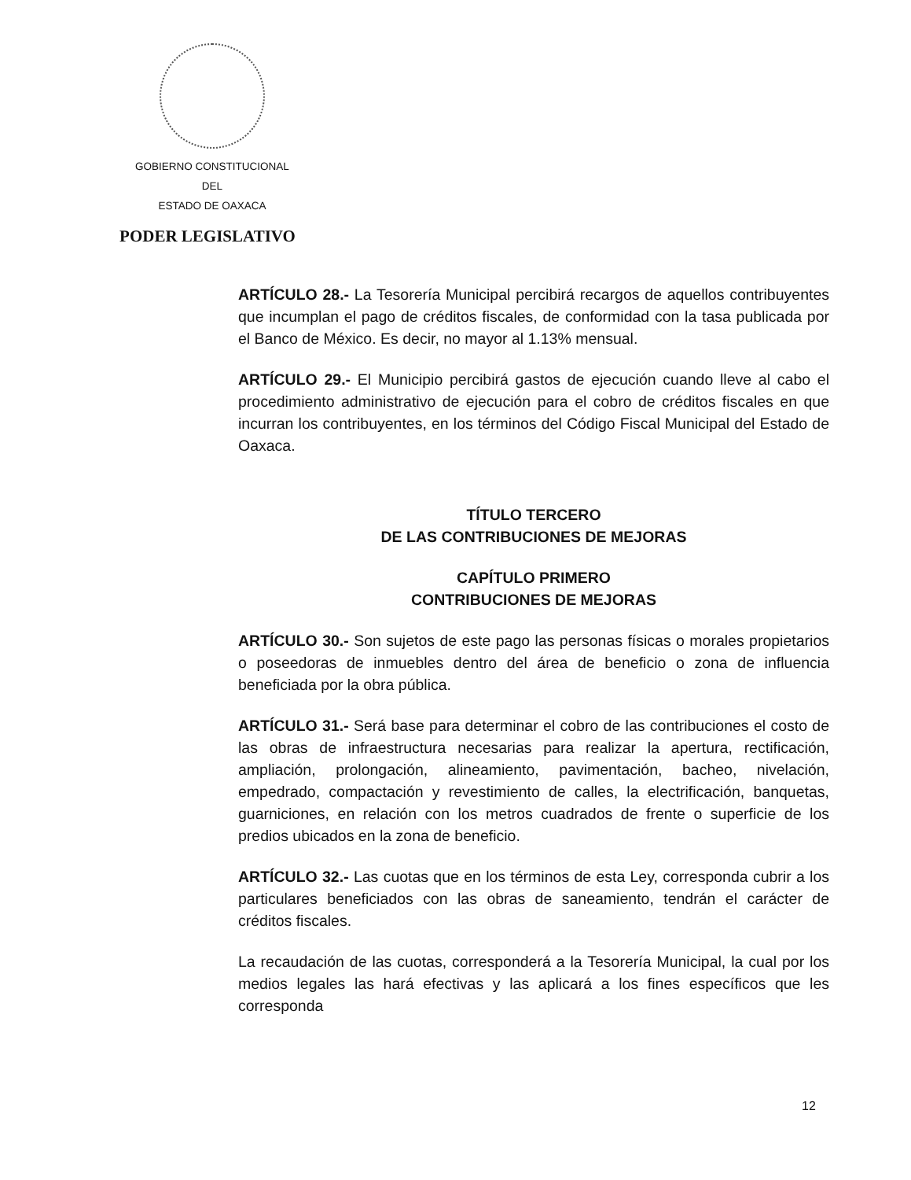GOBIERNO CONSTITUCIONAL
DEL
ESTADO DE OAXACA
PODER LEGISLATIVO
ARTÍCULO 28.- La Tesorería Municipal percibirá recargos de aquellos contribuyentes que incumplan el pago de créditos fiscales, de conformidad con la tasa publicada por el Banco de México. Es decir, no mayor al 1.13% mensual.
ARTÍCULO 29.- El Municipio percibirá gastos de ejecución cuando lleve al cabo el procedimiento administrativo de ejecución para el cobro de créditos fiscales en que incurran los contribuyentes, en los términos del Código Fiscal Municipal del Estado de Oaxaca.
TÍTULO TERCERO
DE LAS CONTRIBUCIONES DE MEJORAS
CAPÍTULO PRIMERO
CONTRIBUCIONES DE MEJORAS
ARTÍCULO 30.- Son sujetos de este pago las personas físicas o morales propietarios o poseedoras de inmuebles dentro del área de beneficio o zona de influencia beneficiada por la obra pública.
ARTÍCULO 31.- Será base para determinar el cobro de las contribuciones el costo de las obras de infraestructura necesarias para realizar la apertura, rectificación, ampliación, prolongación, alineamiento, pavimentación, bacheo, nivelación, empedrado, compactación y revestimiento de calles, la electrificación, banquetas, guarniciones, en relación con los metros cuadrados de frente o superficie de los predios ubicados en la zona de beneficio.
ARTÍCULO 32.- Las cuotas que en los términos de esta Ley, corresponda cubrir a los particulares beneficiados con las obras de saneamiento, tendrán el carácter de créditos fiscales.
La recaudación de las cuotas, corresponderá a la Tesorería Municipal, la cual por los medios legales las hará efectivas y las aplicará a los fines específicos que les corresponda
12